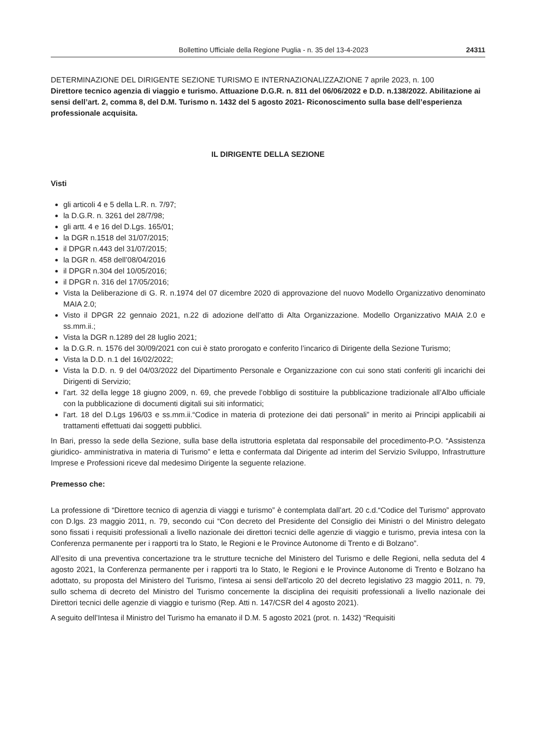Bollettino Ufficiale della Regione Puglia - n. 35 del 13-4-2023 24311
DETERMINAZIONE DEL DIRIGENTE SEZIONE TURISMO E INTERNAZIONALIZZAZIONE 7 aprile 2023, n. 100
Direttore tecnico agenzia di viaggio e turismo. Attuazione D.G.R. n. 811 del 06/06/2022 e D.D. n.138/2022. Abilitazione ai sensi dell’art. 2, comma 8, del D.M. Turismo n. 1432 del 5 agosto 2021- Riconoscimento sulla base dell’esperienza professionale acquisita.
IL DIRIGENTE DELLA SEZIONE
Visti
gli articoli 4 e 5 della L.R. n. 7/97;
la D.G.R. n. 3261 del 28/7/98;
gli artt. 4 e 16 del D.Lgs. 165/01;
la DGR n.1518 del 31/07/2015;
il DPGR n.443 del 31/07/2015;
la DGR n. 458 dell’08/04/2016
il DPGR n.304 del 10/05/2016;
il DPGR n. 316 del 17/05/2016;
Vista la Deliberazione di G. R. n.1974 del 07 dicembre 2020 di approvazione del nuovo Modello Organizzativo denominato MAIA 2.0;
Visto il DPGR 22 gennaio 2021, n.22 di adozione dell’atto di Alta Organizzazione. Modello Organizzativo MAIA 2.0 e ss.mm.ii.;
Vista la DGR n.1289 del 28 luglio 2021;
la D.G.R. n. 1576 del 30/09/2021 con cui è stato prorogato e conferito l’incarico di Dirigente della Sezione Turismo;
Vista la D.D. n.1 del 16/02/2022;
Vista la D.D. n. 9 del 04/03/2022 del Dipartimento Personale e Organizzazione con cui sono stati conferiti gli incarichi dei Dirigenti di Servizio;
l’art. 32 della legge 18 giugno 2009, n. 69, che prevede l’obbligo di sostituire la pubblicazione tradizionale all’Albo ufficiale con la pubblicazione di documenti digitali sui siti informatici;
l’art. 18 del D.Lgs 196/03 e ss.mm.ii.“Codice in materia di protezione dei dati personali” in merito ai Principi applicabili ai trattamenti effettuati dai soggetti pubblici.
In Bari, presso la sede della Sezione, sulla base della istruttoria espletata dal responsabile del procedimento-P.O. “Assistenza giuridico- amministrativa in materia di Turismo” e letta e confermata dal Dirigente ad interim del Servizio Sviluppo, Infrastrutture Imprese e Professioni riceve dal medesimo Dirigente la seguente relazione.
Premesso che:
La professione di “Direttore tecnico di agenzia di viaggi e turismo” è contemplata dall’art. 20 c.d.“Codice del Turismo” approvato con D.lgs. 23 maggio 2011, n. 79, secondo cui “Con decreto del Presidente del Consiglio dei Ministri o del Ministro delegato sono fissati i requisiti professionali a livello nazionale dei direttori tecnici delle agenzie di viaggio e turismo, previa intesa con la Conferenza permanente per i rapporti tra lo Stato, le Regioni e le Province Autonome di Trento e di Bolzano”.
All’esito di una preventiva concertazione tra le strutture tecniche del Ministero del Turismo e delle Regioni, nella seduta del 4 agosto 2021, la Conferenza permanente per i rapporti tra lo Stato, le Regioni e le Province Autonome di Trento e Bolzano ha adottato, su proposta del Ministero del Turismo, l’intesa ai sensi dell’articolo 20 del decreto legislativo 23 maggio 2011, n. 79, sullo schema di decreto del Ministro del Turismo concernente la disciplina dei requisiti professionali a livello nazionale dei Direttori tecnici delle agenzie di viaggio e turismo (Rep. Atti n. 147/CSR del 4 agosto 2021).
A seguito dell’Intesa il Ministro del Turismo ha emanato il D.M. 5 agosto 2021 (prot. n. 1432) “Requisiti